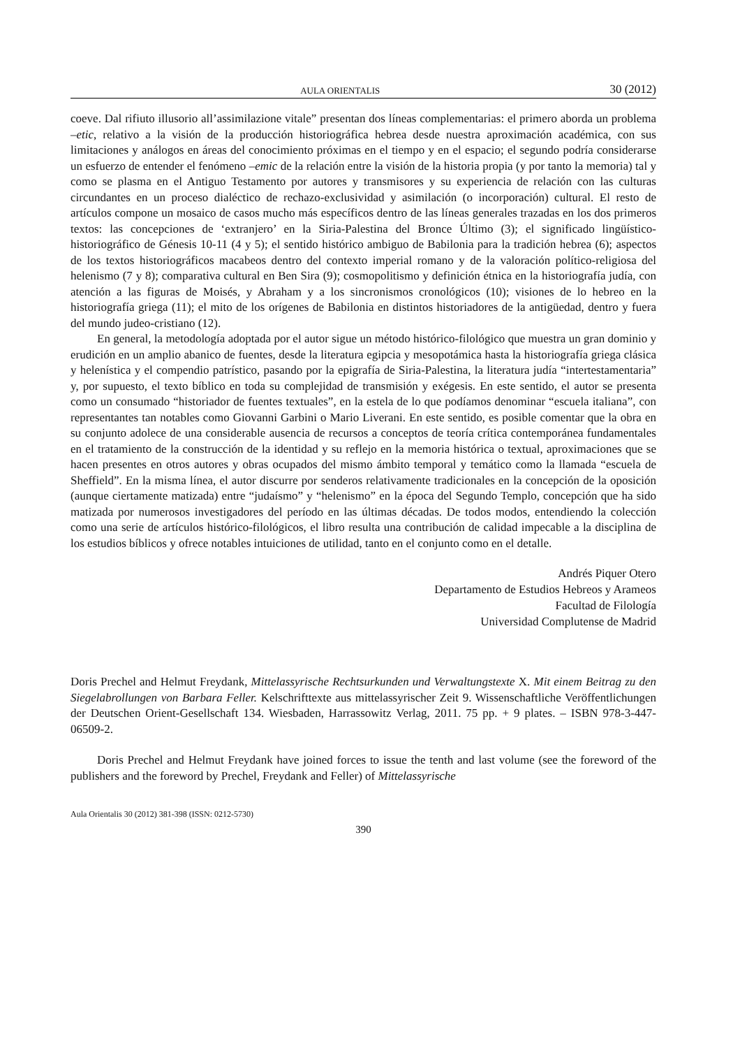AULA ORIENTALIS 30 (2012)
coeve. Dal rifiuto illusorio all’assimilazione vitale” presentan dos líneas complementarias: el primero aborda un problema –etic, relativo a la visión de la producción historiográfica hebrea desde nuestra aproximación académica, con sus limitaciones y análogos en áreas del conocimiento próximas en el tiempo y en el espacio; el segundo podría considerarse un esfuerzo de entender el fenómeno –emic de la relación entre la visión de la historia propia (y por tanto la memoria) tal y como se plasma en el Antiguo Testamento por autores y transmisores y su experiencia de relación con las culturas circundantes en un proceso dialéctico de rechazo-exclusividad y asimilación (o incorporación) cultural. El resto de artículos compone un mosaico de casos mucho más específicos dentro de las líneas generales trazadas en los dos primeros textos: las concepciones de ‘extranjero’ en la Siria-Palestina del Bronce Último (3); el significado lingüístico-historiográfico de Génesis 10-11 (4 y 5); el sentido histórico ambiguo de Babilonia para la tradición hebrea (6); aspectos de los textos historiográficos macabeos dentro del contexto imperial romano y de la valoración político-religiosa del helenismo (7 y 8); comparativa cultural en Ben Sira (9); cosmopolitismo y definición étnica en la historiografía judía, con atención a las figuras de Moisés, y Abraham y a los sincronismos cronológicos (10); visiones de lo hebreo en la historiografía griega (11); el mito de los orígenes de Babilonia en distintos historiadores de la antigüedad, dentro y fuera del mundo judeo-cristiano (12).
En general, la metodología adoptada por el autor sigue un método histórico-filológico que muestra un gran dominio y erudición en un amplio abanico de fuentes, desde la literatura egipcia y mesopotámica hasta la historiografía griega clásica y helenística y el compendio patrístico, pasando por la epigrafía de Siria-Palestina, la literatura judía “intertestamentaria” y, por supuesto, el texto bíblico en toda su complejidad de transmisión y exégesis. En este sentido, el autor se presenta como un consumado “historiador de fuentes textuales”, en la estela de lo que podíamos denominar “escuela italiana”, con representantes tan notables como Giovanni Garbini o Mario Liverani. En este sentido, es posible comentar que la obra en su conjunto adolece de una considerable ausencia de recursos a conceptos de teoría crítica contemporánea fundamentales en el tratamiento de la construcción de la identidad y su reflejo en la memoria histórica o textual, aproximaciones que se hacen presentes en otros autores y obras ocupados del mismo ámbito temporal y temático como la llamada “escuela de Sheffield”. En la misma línea, el autor discurre por senderos relativamente tradicionales en la concepción de la oposición (aunque ciertamente matizada) entre “judaísmo” y “helenismo” en la época del Segundo Templo, concepción que ha sido matizada por numerosos investigadores del período en las últimas décadas. De todos modos, entendiendo la colección como una serie de artículos histórico-filológicos, el libro resulta una contribución de calidad impecable a la disciplina de los estudios bíblicos y ofrece notables intuiciones de utilidad, tanto en el conjunto como en el detalle.
Andrés Piquer Otero
Departamento de Estudios Hebreos y Arameos
Facultad de Filología
Universidad Complutense de Madrid
Doris Prechel and Helmut Freydank, Mittelassyrische Rechtsurkunden und Verwaltungstexte X. Mit einem Beitrag zu den Siegelabrollungen von Barbara Feller. Kelschrifttexte aus mittelassyrischer Zeit 9. Wissenschaftliche Veröffentlichungen der Deutschen Orient-Gesellschaft 134. Wiesbaden, Harrassowitz Verlag, 2011. 75 pp. + 9 plates. – ISBN 978-3-447-06509-2.
Doris Prechel and Helmut Freydank have joined forces to issue the tenth and last volume (see the foreword of the publishers and the foreword by Prechel, Freydank and Feller) of Mittelassyrische
Aula Orientalis 30 (2012) 381-398 (ISSN: 0212-5730)
390